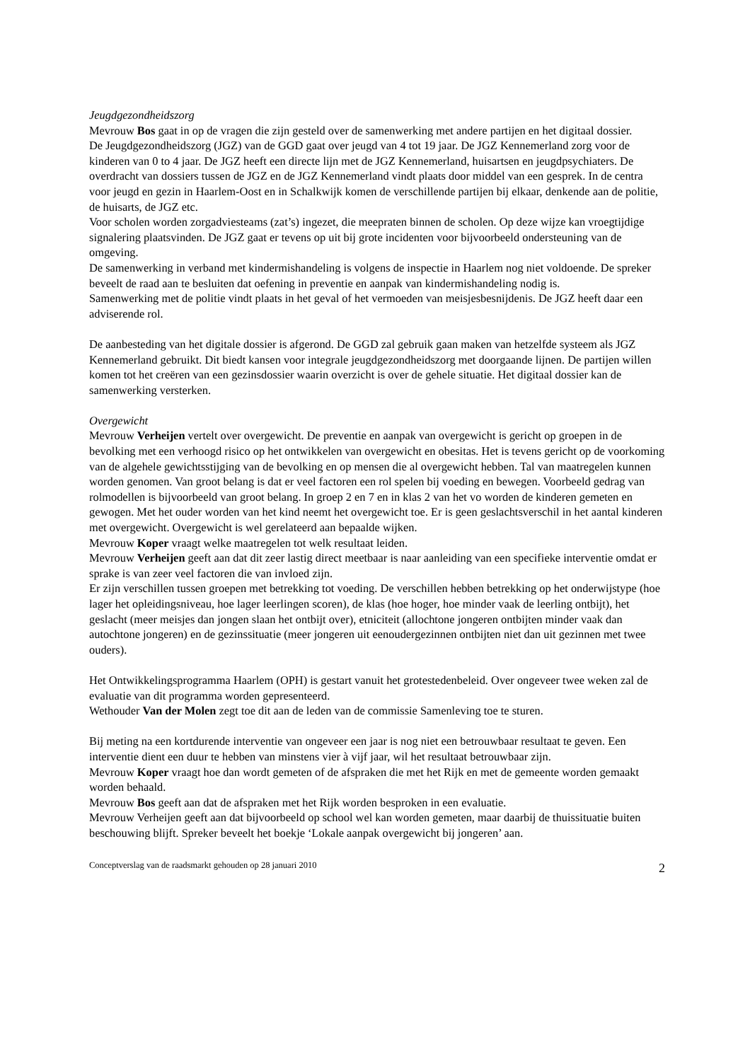Jeugdgezondheidszorg
Mevrouw Bos gaat in op de vragen die zijn gesteld over de samenwerking met andere partijen en het digitaal dossier.
De Jeugdgezondheidszorg (JGZ) van de GGD gaat over jeugd van 4 tot 19 jaar. De JGZ Kennemerland zorg voor de kinderen van 0 to 4 jaar. De JGZ heeft een directe lijn met de JGZ Kennemerland, huisartsen en jeugdpsychiaters. De overdracht van dossiers tussen de JGZ en de JGZ Kennemerland vindt plaats door middel van een gesprek. In de centra voor jeugd en gezin in Haarlem-Oost en in Schalkwijk komen de verschillende partijen bij elkaar, denkende aan de politie, de huisarts, de JGZ etc.
Voor scholen worden zorgadviesteams (zat’s) ingezet, die meepraten binnen de scholen. Op deze wijze kan vroegtijdige signalering plaatsvinden. De JGZ gaat er tevens op uit bij grote incidenten voor bijvoorbeeld ondersteuning van de omgeving.
De samenwerking in verband met kindermishandeling is volgens de inspectie in Haarlem nog niet voldoende. De spreker beveelt de raad aan te besluiten dat oefening in preventie en aanpak van kindermishandeling nodig is.
Samenwerking met de politie vindt plaats in het geval of het vermoeden van meisjesbesnijdenis. De JGZ heeft daar een adviserende rol.
De aanbesteding van het digitale dossier is afgerond. De GGD zal gebruik gaan maken van hetzelfde systeem als JGZ Kennemerland gebruikt. Dit biedt kansen voor integrale jeugdgezondheidszorg met doorgaande lijnen. De partijen willen komen tot het creëren van een gezinsdossier waarin overzicht is over de gehele situatie. Het digitaal dossier kan de samenwerking versterken.
Overgewicht
Mevrouw Verheijen vertelt over overgewicht. De preventie en aanpak van overgewicht is gericht op groepen in de bevolking met een verhoogd risico op het ontwikkelen van overgewicht en obesitas. Het is tevens gericht op de voorkoming van de algehele gewichtsstijging van de bevolking en op mensen die al overgewicht hebben. Tal van maatregelen kunnen worden genomen. Van groot belang is dat er veel factoren een rol spelen bij voeding en bewegen. Voorbeeld gedrag van rolmodellen is bijvoorbeeld van groot belang. In groep 2 en 7 en in klas 2 van het vo worden de kinderen gemeten en gewogen. Met het ouder worden van het kind neemt het overgewicht toe. Er is geen geslachtsverschil in het aantal kinderen met overgewicht. Overgewicht is wel gerelateerd aan bepaalde wijken.
Mevrouw Koper vraagt welke maatregelen tot welk resultaat leiden.
Mevrouw Verheijen geeft aan dat dit zeer lastig direct meetbaar is naar aanleiding van een specifieke interventie omdat er sprake is van zeer veel factoren die van invloed zijn.
Er zijn verschillen tussen groepen met betrekking tot voeding. De verschillen hebben betrekking op het onderwijstype (hoe lager het opleidingsniveau, hoe lager leerlingen scoren), de klas (hoe hoger, hoe minder vaak de leerling ontbijt), het geslacht (meer meisjes dan jongen slaan het ontbijt over), etniciteit (allochtone jongeren ontbijten minder vaak dan autochtone jongeren) en de gezinssituatie (meer jongeren uit eenoudergezinnen ontbijten niet dan uit gezinnen met twee ouders).
Het Ontwikkelingsprogramma Haarlem (OPH) is gestart vanuit het grotestedenbeleid. Over ongeveer twee weken zal de evaluatie van dit programma worden gepresenteerd.
Wethouder Van der Molen zegt toe dit aan de leden van de commissie Samenleving toe te sturen.
Bij meting na een kortdurende interventie van ongeveer een jaar is nog niet een betrouwbaar resultaat te geven. Een interventie dient een duur te hebben van minstens vier à vijf jaar, wil het resultaat betrouwbaar zijn.
Mevrouw Koper vraagt hoe dan wordt gemeten of de afspraken die met het Rijk en met de gemeente worden gemaakt worden behaald.
Mevrouw Bos geeft aan dat de afspraken met het Rijk worden besproken in een evaluatie.
Mevrouw Verheijen geeft aan dat bijvoorbeeld op school wel kan worden gemeten, maar daarbij de thuissituatie buiten beschouwing blijft. Spreker beveelt het boekje ‘Lokale aanpak overgewicht bij jongeren’ aan.
Conceptverslag van de raadsmarkt gehouden op 28 januari 2010 2